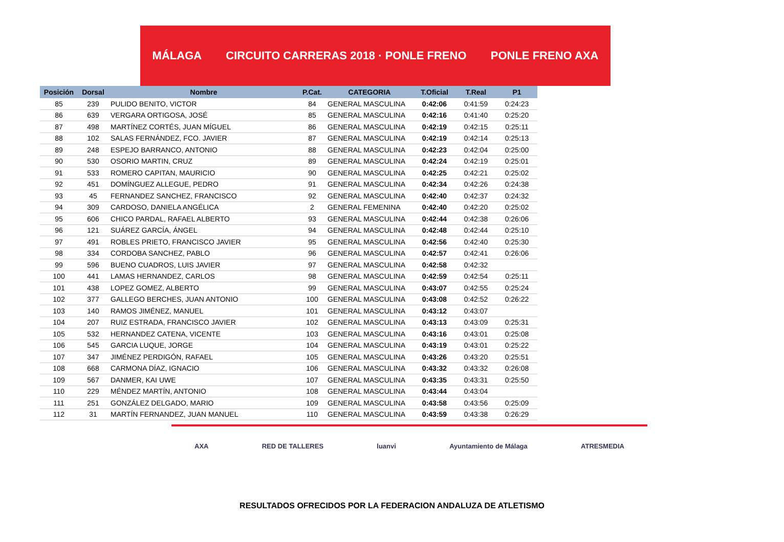MÁLAGA CIRCUITO CARRERAS 2018 · PONLE FRENO PONLE FRENO AXA
| Posición | Dorsal | Nombre | P.Cat. | CATEGORIA | T.Oficial | T.Real | P1 |
| --- | --- | --- | --- | --- | --- | --- | --- |
| 85 | 239 | PULIDO BENITO, VICTOR | 84 | GENERAL MASCULINA | 0:42:06 | 0:41:59 | 0:24:23 |
| 86 | 639 | VERGARA ORTIGOSA, JOSÉ | 85 | GENERAL MASCULINA | 0:42:16 | 0:41:40 | 0:25:20 |
| 87 | 498 | MARTÍNEZ CORTÉS, JUAN MÍGUEL | 86 | GENERAL MASCULINA | 0:42:19 | 0:42:15 | 0:25:11 |
| 88 | 102 | SALAS FERNÁNDEZ, FCO. JAVIER | 87 | GENERAL MASCULINA | 0:42:19 | 0:42:14 | 0:25:13 |
| 89 | 248 | ESPEJO BARRANCO, ANTONIO | 88 | GENERAL MASCULINA | 0:42:23 | 0:42:04 | 0:25:00 |
| 90 | 530 | OSORIO MARTIN, CRUZ | 89 | GENERAL MASCULINA | 0:42:24 | 0:42:19 | 0:25:01 |
| 91 | 533 | ROMERO CAPITAN, MAURICIO | 90 | GENERAL MASCULINA | 0:42:25 | 0:42:21 | 0:25:02 |
| 92 | 451 | DOMÍNGUEZ ALLEGUE, PEDRO | 91 | GENERAL MASCULINA | 0:42:34 | 0:42:26 | 0:24:38 |
| 93 | 45 | FERNANDEZ SANCHEZ, FRANCISCO | 92 | GENERAL MASCULINA | 0:42:40 | 0:42:37 | 0:24:32 |
| 94 | 309 | CARDOSO, DANIELA ANGÉLICA | 2 | GENERAL FEMENINA | 0:42:40 | 0:42:20 | 0:25:02 |
| 95 | 606 | CHICO PARDAL, RAFAEL ALBERTO | 93 | GENERAL MASCULINA | 0:42:44 | 0:42:38 | 0:26:06 |
| 96 | 121 | SUÁREZ GARCÍA, ÁNGEL | 94 | GENERAL MASCULINA | 0:42:48 | 0:42:44 | 0:25:10 |
| 97 | 491 | ROBLES PRIETO, FRANCISCO JAVIER | 95 | GENERAL MASCULINA | 0:42:56 | 0:42:40 | 0:25:30 |
| 98 | 334 | CORDOBA SANCHEZ, PABLO | 96 | GENERAL MASCULINA | 0:42:57 | 0:42:41 | 0:26:06 |
| 99 | 596 | BUENO CUADROS, LUIS JAVIER | 97 | GENERAL MASCULINA | 0:42:58 | 0:42:32 | |
| 100 | 441 | LAMAS HERNANDEZ, CARLOS | 98 | GENERAL MASCULINA | 0:42:59 | 0:42:54 | 0:25:11 |
| 101 | 438 | LOPEZ GOMEZ, ALBERTO | 99 | GENERAL MASCULINA | 0:43:07 | 0:42:55 | 0:25:24 |
| 102 | 377 | GALLEGO BERCHES, JUAN ANTONIO | 100 | GENERAL MASCULINA | 0:43:08 | 0:42:52 | 0:26:22 |
| 103 | 140 | RAMOS JIMÉNEZ, MANUEL | 101 | GENERAL MASCULINA | 0:43:12 | 0:43:07 | |
| 104 | 207 | RUIZ ESTRADA, FRANCISCO JAVIER | 102 | GENERAL MASCULINA | 0:43:13 | 0:43:09 | 0:25:31 |
| 105 | 532 | HERNANDEZ CATENA, VICENTE | 103 | GENERAL MASCULINA | 0:43:16 | 0:43:01 | 0:25:08 |
| 106 | 545 | GARCIA LUQUE, JORGE | 104 | GENERAL MASCULINA | 0:43:19 | 0:43:01 | 0:25:22 |
| 107 | 347 | JIMÉNEZ PERDIGÓN, RAFAEL | 105 | GENERAL MASCULINA | 0:43:26 | 0:43:20 | 0:25:51 |
| 108 | 668 | CARMONA DÍAZ, IGNACIO | 106 | GENERAL MASCULINA | 0:43:32 | 0:43:32 | 0:26:08 |
| 109 | 567 | DANMER, KAI UWE | 107 | GENERAL MASCULINA | 0:43:35 | 0:43:31 | 0:25:50 |
| 110 | 229 | MÉNDEZ MARTÍN, ANTONIO | 108 | GENERAL MASCULINA | 0:43:44 | 0:43:04 | |
| 111 | 251 | GONZÁLEZ DELGADO, MARIO | 109 | GENERAL MASCULINA | 0:43:58 | 0:43:56 | 0:25:09 |
| 112 | 31 | MARTÍN FERNANDEZ, JUAN MANUEL | 110 | GENERAL MASCULINA | 0:43:59 | 0:43:38 | 0:26:29 |
AXA RED DE TALLERES luanvi Ayuntamiento de Málaga ATRESMEDIA
RESULTADOS OFRECIDOS POR LA FEDERACION ANDALUZA DE ATLETISMO